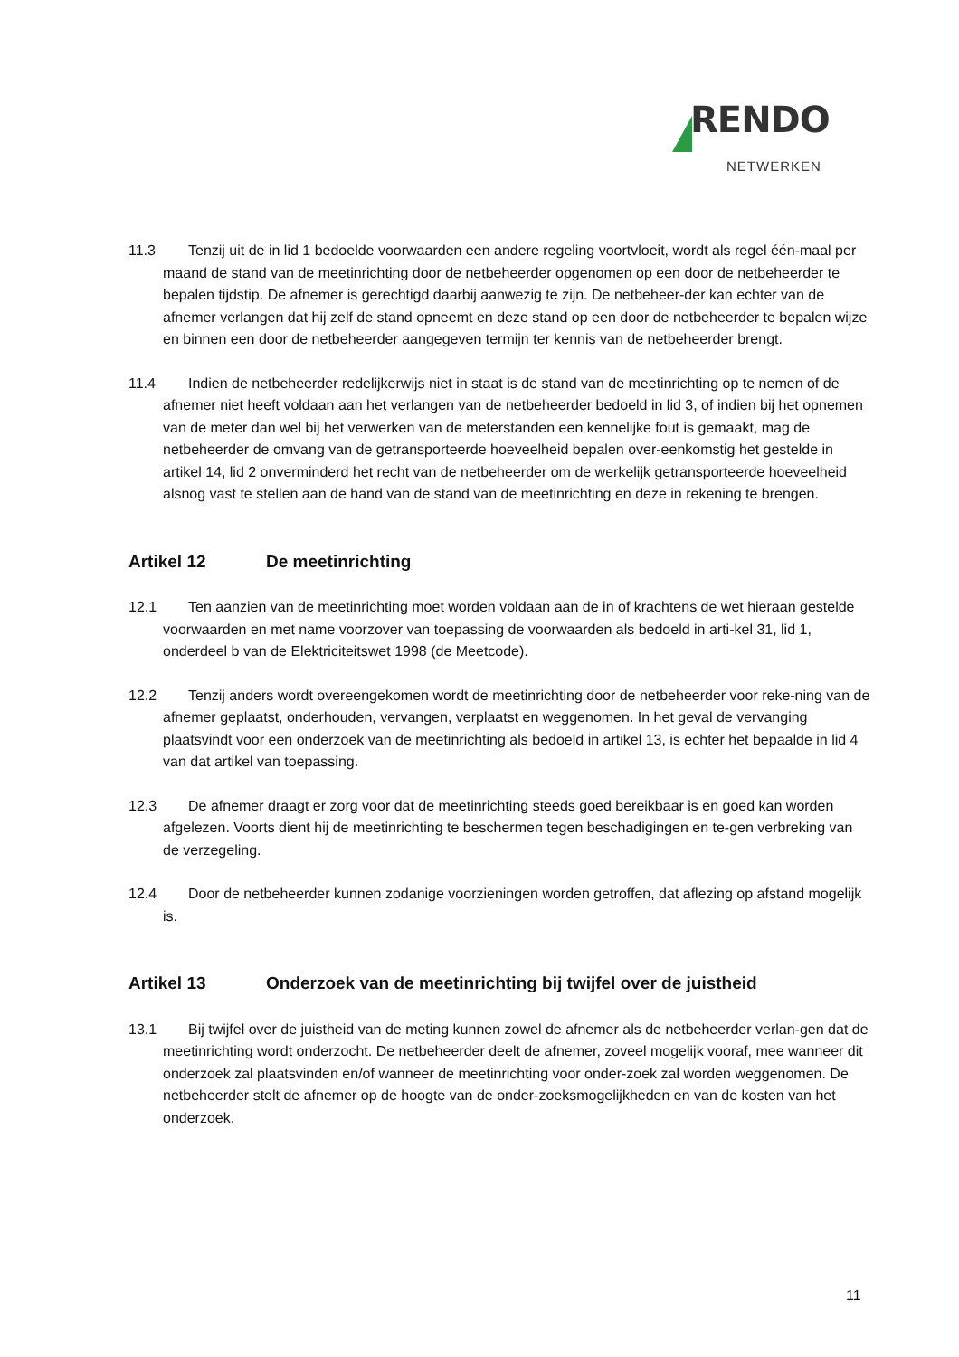RENDO
NETWERKEN
11.3 Tenzij uit de in lid 1 bedoelde voorwaarden een andere regeling voortvloeit, wordt als regel één-maal per maand de stand van de meetinrichting door de netbeheerder opgenomen op een door de netbeheerder te bepalen tijdstip. De afnemer is gerechtigd daarbij aanwezig te zijn. De netbeheer-der kan echter van de afnemer verlangen dat hij zelf de stand opneemt en deze stand op een door de netbeheerder te bepalen wijze en binnen een door de netbeheerder aangegeven termijn ter kennis van de netbeheerder brengt.
11.4 Indien de netbeheerder redelijkerwijs niet in staat is de stand van de meetinrichting op te nemen of de afnemer niet heeft voldaan aan het verlangen van de netbeheerder bedoeld in lid 3, of indien bij het opnemen van de meter dan wel bij het verwerken van de meterstanden een kennelijke fout is gemaakt, mag de netbeheerder de omvang van de getransporteerde hoeveelheid bepalen over-eenkomstig het gestelde in artikel 14, lid 2 onverminderd het recht van de netbeheerder om de werkelijk getransporteerde hoeveelheid alsnog vast te stellen aan de hand van de stand van de meetinrichting en deze in rekening te brengen.
Artikel 12 De meetinrichting
12.1 Ten aanzien van de meetinrichting moet worden voldaan aan de in of krachtens de wet hieraan gestelde voorwaarden en met name voorzover van toepassing de voorwaarden als bedoeld in arti-kel 31, lid 1, onderdeel b van de Elektriciteitswet 1998 (de Meetcode).
12.2 Tenzij anders wordt overeengekomen wordt de meetinrichting door de netbeheerder voor reke-ning van de afnemer geplaatst, onderhouden, vervangen, verplaatst en weggenomen. In het geval de vervanging plaatsvindt voor een onderzoek van de meetinrichting als bedoeld in artikel 13, is echter het bepaalde in lid 4 van dat artikel van toepassing.
12.3 De afnemer draagt er zorg voor dat de meetinrichting steeds goed bereikbaar is en goed kan worden afgelezen. Voorts dient hij de meetinrichting te beschermen tegen beschadigingen en te-gen verbreking van de verzegeling.
12.4 Door de netbeheerder kunnen zodanige voorzieningen worden getroffen, dat aflezing op afstand mogelijk is.
Artikel 13 Onderzoek van de meetinrichting bij twijfel over de juistheid
13.1 Bij twijfel over de juistheid van de meting kunnen zowel de afnemer als de netbeheerder verlan-gen dat de meetinrichting wordt onderzocht. De netbeheerder deelt de afnemer, zoveel mogelijk vooraf, mee wanneer dit onderzoek zal plaatsvinden en/of wanneer de meetinrichting voor onder-zoek zal worden weggenomen. De netbeheerder stelt de afnemer op de hoogte van de onder-zoeksmogelijkheden en van de kosten van het onderzoek.
11